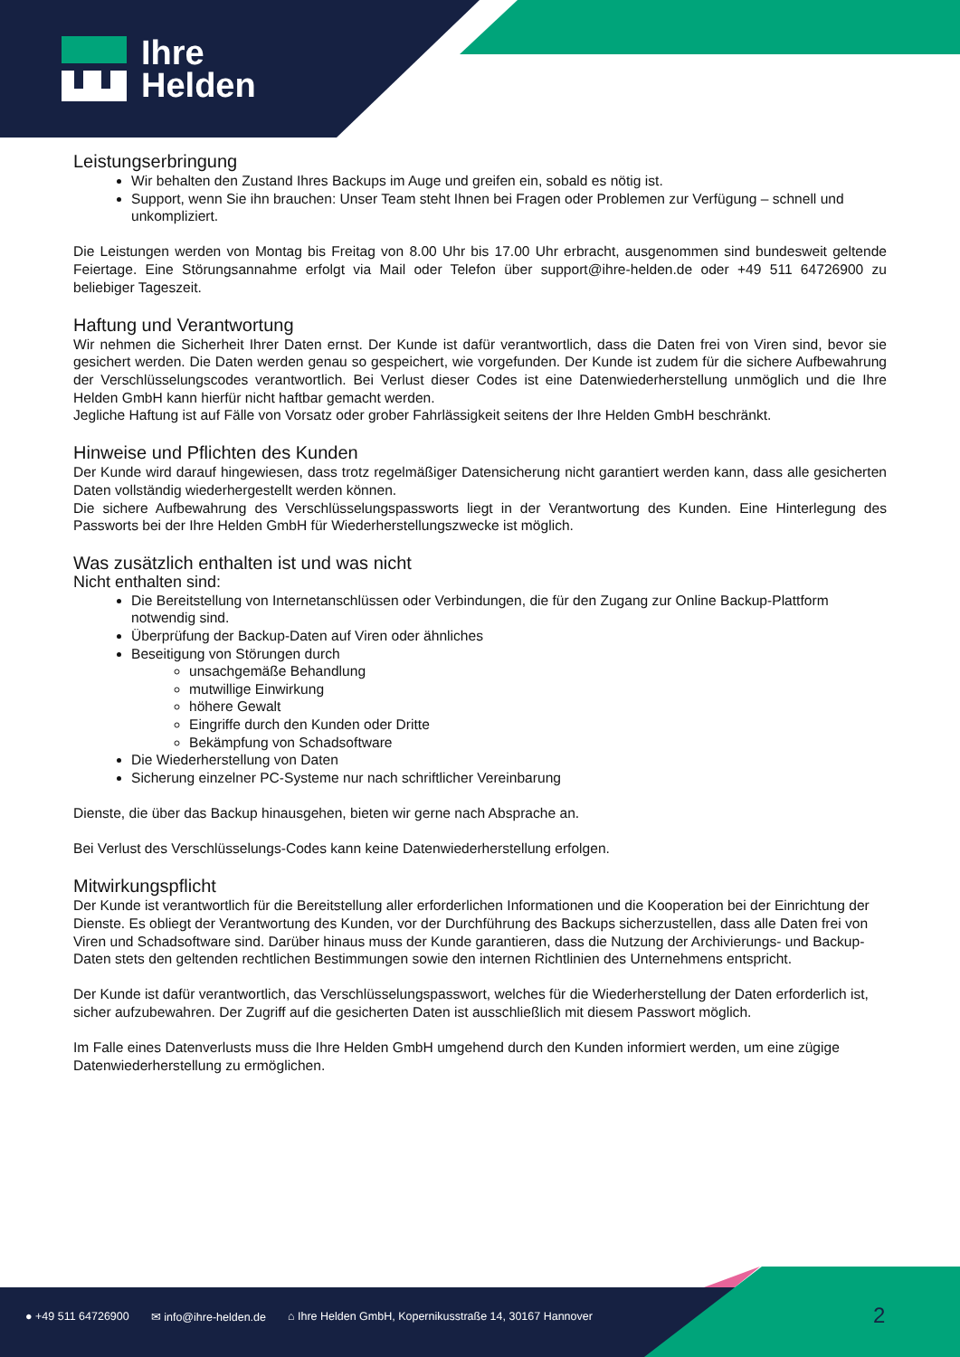Ihre
Helden
Leistungserbringung
Wir behalten den Zustand Ihres Backups im Auge und greifen ein, sobald es nötig ist.
Support, wenn Sie ihn brauchen: Unser Team steht Ihnen bei Fragen oder Problemen zur Verfügung – schnell und unkompliziert.
Die Leistungen werden von Montag bis Freitag von 8.00 Uhr bis 17.00 Uhr erbracht, ausgenommen sind bundesweit geltende Feiertage. Eine Störungsannahme erfolgt via Mail oder Telefon über support@ihre-helden.de oder +49 511 64726900 zu beliebiger Tageszeit.
Haftung und Verantwortung
Wir nehmen die Sicherheit Ihrer Daten ernst. Der Kunde ist dafür verantwortlich, dass die Daten frei von Viren sind, bevor sie gesichert werden. Die Daten werden genau so gespeichert, wie vorgefunden. Der Kunde ist zudem für die sichere Aufbewahrung der Verschlüsselungscodes verantwortlich. Bei Verlust dieser Codes ist eine Datenwiederherstellung unmöglich und die Ihre Helden GmbH kann hierfür nicht haftbar gemacht werden.
Jegliche Haftung ist auf Fälle von Vorsatz oder grober Fahrlässigkeit seitens der Ihre Helden GmbH beschränkt.
Hinweise und Pflichten des Kunden
Der Kunde wird darauf hingewiesen, dass trotz regelmäßiger Datensicherung nicht garantiert werden kann, dass alle gesicherten Daten vollständig wiederhergestellt werden können.
Die sichere Aufbewahrung des Verschlüsselungspassworts liegt in der Verantwortung des Kunden. Eine Hinterlegung des Passworts bei der Ihre Helden GmbH für Wiederherstellungszwecke ist möglich.
Was zusätzlich enthalten ist und was nicht
Nicht enthalten sind:
Die Bereitstellung von Internetanschlüssen oder Verbindungen, die für den Zugang zur Online Backup-Plattform notwendig sind.
Überprüfung der Backup-Daten auf Viren oder ähnliches
Beseitigung von Störungen durch
unsachgemäße Behandlung
mutwillige Einwirkung
höhere Gewalt
Eingriffe durch den Kunden oder Dritte
Bekämpfung von Schadsoftware
Die Wiederherstellung von Daten
Sicherung einzelner PC-Systeme nur nach schriftlicher Vereinbarung
Dienste, die über das Backup hinausgehen, bieten wir gerne nach Absprache an.
Bei Verlust des Verschlüsselungs-Codes kann keine Datenwiederherstellung erfolgen.
Mitwirkungspflicht
Der Kunde ist verantwortlich für die Bereitstellung aller erforderlichen Informationen und die Kooperation bei der Einrichtung der Dienste. Es obliegt der Verantwortung des Kunden, vor der Durchführung des Backups sicherzustellen, dass alle Daten frei von Viren und Schadsoftware sind. Darüber hinaus muss der Kunde garantieren, dass die Nutzung der Archivierungs- und Backup-Daten stets den geltenden rechtlichen Bestimmungen sowie den internen Richtlinien des Unternehmens entspricht.
Der Kunde ist dafür verantwortlich, das Verschlüsselungspasswort, welches für die Wiederherstellung der Daten erforderlich ist, sicher aufzubewahren. Der Zugriff auf die gesicherten Daten ist ausschließlich mit diesem Passwort möglich.
Im Falle eines Datenverlusts muss die Ihre Helden GmbH umgehend durch den Kunden informiert werden, um eine zügige Datenwiederherstellung zu ermöglichen.
● +49 511 64726900 ✉ info@ihre-helden.de ⌂ Ihre Helden GmbH, Kopernikusstraße 14, 30167 Hannover
2